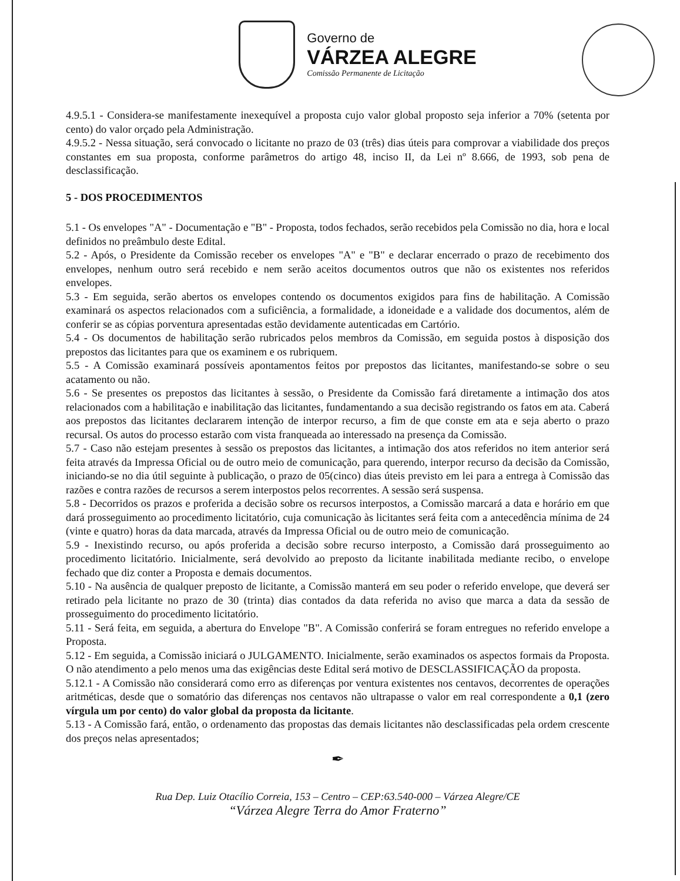Governo de
VÁRZEA ALEGRE
Comissão Permanente de Licitação
4.9.5.1 - Considera-se manifestamente inexequível a proposta cujo valor global proposto seja inferior a 70% (setenta por cento) do valor orçado pela Administração.
4.9.5.2 - Nessa situação, será convocado o licitante no prazo de 03 (três) dias úteis para comprovar a viabilidade dos preços constantes em sua proposta, conforme parâmetros do artigo 48, inciso II, da Lei nº 8.666, de 1993, sob pena de desclassificação.
5 - DOS PROCEDIMENTOS
5.1 - Os envelopes "A" - Documentação e "B" - Proposta, todos fechados, serão recebidos pela Comissão no dia, hora e local definidos no preâmbulo deste Edital.
5.2 - Após, o Presidente da Comissão receber os envelopes "A" e "B" e declarar encerrado o prazo de recebimento dos envelopes, nenhum outro será recebido e nem serão aceitos documentos outros que não os existentes nos referidos envelopes.
5.3 - Em seguida, serão abertos os envelopes contendo os documentos exigidos para fins de habilitação. A Comissão examinará os aspectos relacionados com a suficiência, a formalidade, a idoneidade e a validade dos documentos, além de conferir se as cópias porventura apresentadas estão devidamente autenticadas em Cartório.
5.4 - Os documentos de habilitação serão rubricados pelos membros da Comissão, em seguida postos à disposição dos prepostos das licitantes para que os examinem e os rubriquem.
5.5 - A Comissão examinará possíveis apontamentos feitos por prepostos das licitantes, manifestando-se sobre o seu acatamento ou não.
5.6 - Se presentes os prepostos das licitantes à sessão, o Presidente da Comissão fará diretamente a intimação dos atos relacionados com a habilitação e inabilitação das licitantes, fundamentando a sua decisão registrando os fatos em ata. Caberá aos prepostos das licitantes declararem intenção de interpor recurso, a fim de que conste em ata e seja aberto o prazo recursal. Os autos do processo estarão com vista franqueada ao interessado na presença da Comissão.
5.7 - Caso não estejam presentes à sessão os prepostos das licitantes, a intimação dos atos referidos no item anterior será feita através da Impressa Oficial ou de outro meio de comunicação, para querendo, interpor recurso da decisão da Comissão, iniciando-se no dia útil seguinte à publicação, o prazo de 05(cinco) dias úteis previsto em lei para a entrega à Comissão das razões e contra razões de recursos a serem interpostos pelos recorrentes. A sessão será suspensa.
5.8 - Decorridos os prazos e proferida a decisão sobre os recursos interpostos, a Comissão marcará a data e horário em que dará prosseguimento ao procedimento licitatório, cuja comunicação às licitantes será feita com a antecedência mínima de 24 (vinte e quatro) horas da data marcada, através da Impressa Oficial ou de outro meio de comunicação.
5.9 - Inexistindo recurso, ou após proferida a decisão sobre recurso interposto, a Comissão dará prosseguimento ao procedimento licitatório. Inicialmente, será devolvido ao preposto da licitante inabilitada mediante recibo, o envelope fechado que diz conter a Proposta e demais documentos.
5.10 - Na ausência de qualquer preposto de licitante, a Comissão manterá em seu poder o referido envelope, que deverá ser retirado pela licitante no prazo de 30 (trinta) dias contados da data referida no aviso que marca a data da sessão de prosseguimento do procedimento licitatório.
5.11 - Será feita, em seguida, a abertura do Envelope "B". A Comissão conferirá se foram entregues no referido envelope a Proposta.
5.12 - Em seguida, a Comissão iniciará o JULGAMENTO. Inicialmente, serão examinados os aspectos formais da Proposta. O não atendimento a pelo menos uma das exigências deste Edital será motivo de DESCLASSIFICAÇÃO da proposta.
5.12.1 - A Comissão não considerará como erro as diferenças por ventura existentes nos centavos, decorrentes de operações aritméticas, desde que o somatório das diferenças nos centavos não ultrapasse o valor em real correspondente a 0,1 (zero vírgula um por cento) do valor global da proposta da licitante.
5.13 - A Comissão fará, então, o ordenamento das propostas das demais licitantes não desclassificadas pela ordem crescente dos preços nelas apresentados;
✒
Rua Dep. Luiz Otacílio Correia, 153 – Centro – CEP:63.540-000 – Várzea Alegre/CE
“Várzea Alegre Terra do Amor Fraterno”